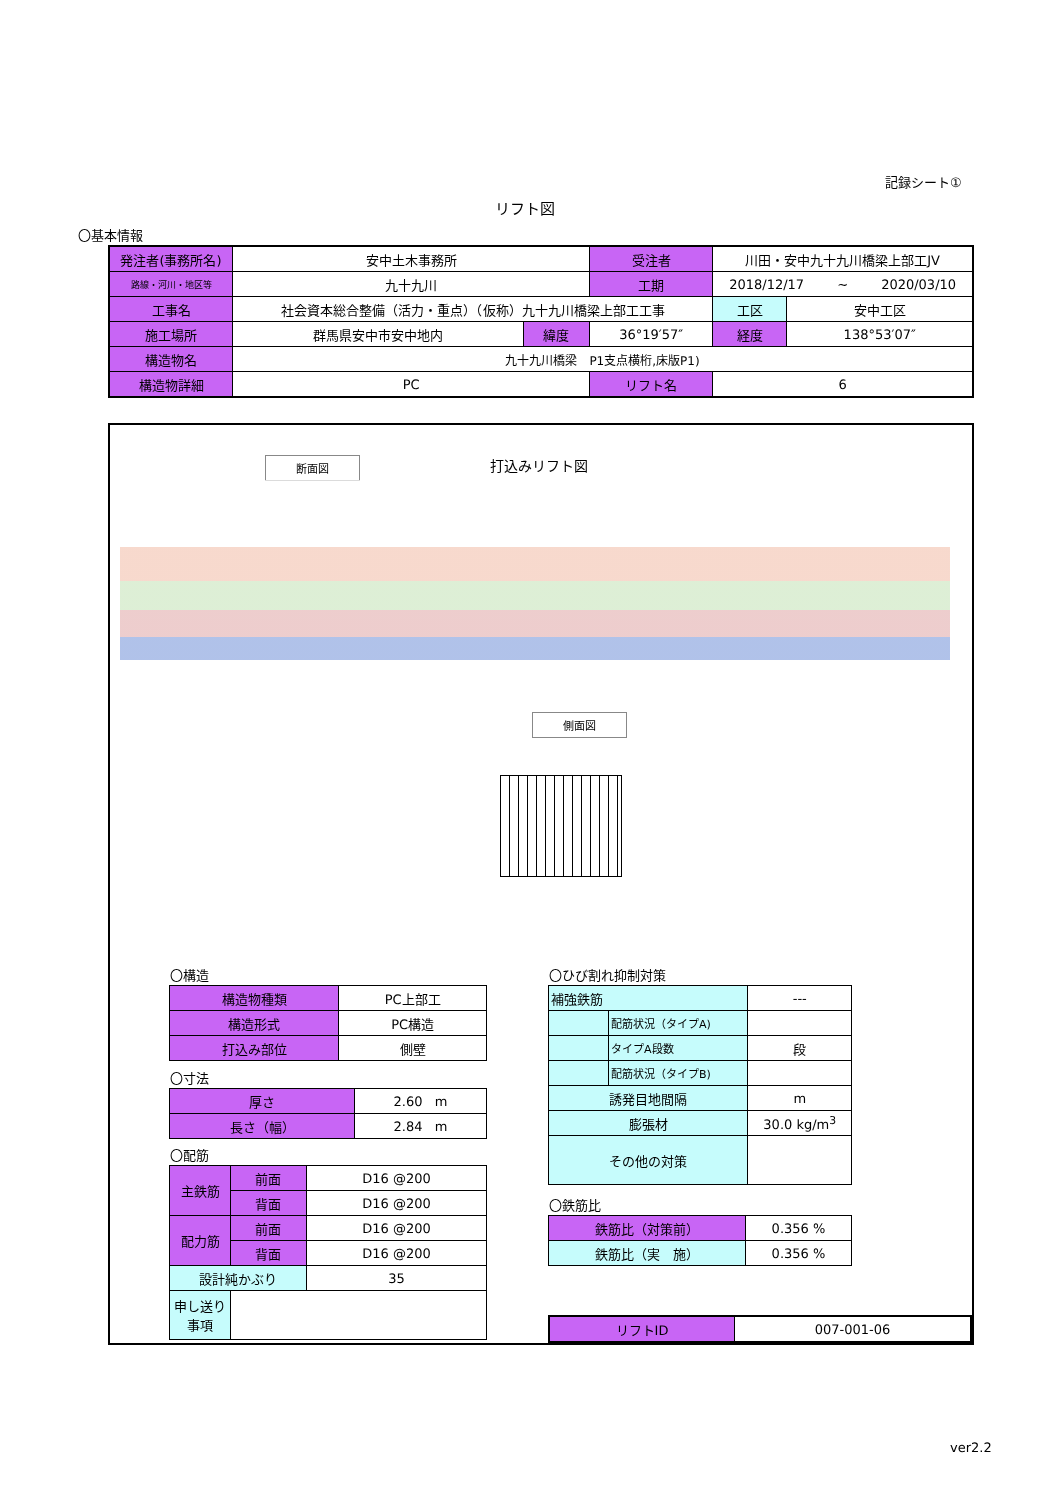記録シート①
リフト図
〇基本情報
| 発注者(事務所名) | 安中土木事務所 | | 受注者 | 川田・安中九十九川橋梁上部工JV | | |
| 路線・河川・地区等 | 九十九川 | | 工期 | 2018/12/17 ~ 2020/03/10 | | |
| 工事名 | 社会資本総合整備（活力・重点）（仮称）九十九川橋梁上部工工事 | | | | 工区 | 安中工区 |
| 施工場所 | 群馬県安中市安中地内 | 緯度 | 36°19′57″ | | 経度 | 138°53′07″ |
| 構造物名 | 九十九川橋梁 P1支点横桁,床版P1) | | | | | |
| 構造物詳細 | PC | | リフト名 | 6 | | |
打込みリフト図
断面図
側面図
〇構造
| 構造物種類 | PC上部工 |
| 構造形式 | PC構造 |
| 打込み部位 | 側壁 |
〇寸法
| 厚さ | 2.60 m |
| 長さ（幅） | 2.84 m |
〇配筋
| 主鉄筋 | 前面 | D16 @200 |
| | 背面 | D16 @200 |
| 配力筋 | 前面 | D16 @200 |
| | 背面 | D16 @200 |
| 設計純かぶり | | 35 |
| 申し送り事項 | | |
〇ひび割れ抑制対策
| 補強鉄筋 | | --- |
| | 配筋状況（タイプA) | |
| | タイプA段数 | 段 |
| | 配筋状況（タイプB) | |
| 誘発目地間隔 | | m |
| 膨張材 | | 30.0 kg/m<sup>3</sup> |
| その他の対策 | | |
〇鉄筋比
| 鉄筋比（対策前） | 0.356 % |
| 鉄筋比（実 施） | 0.356 % |
| リフトID | 007-001-06 |
ver2.2